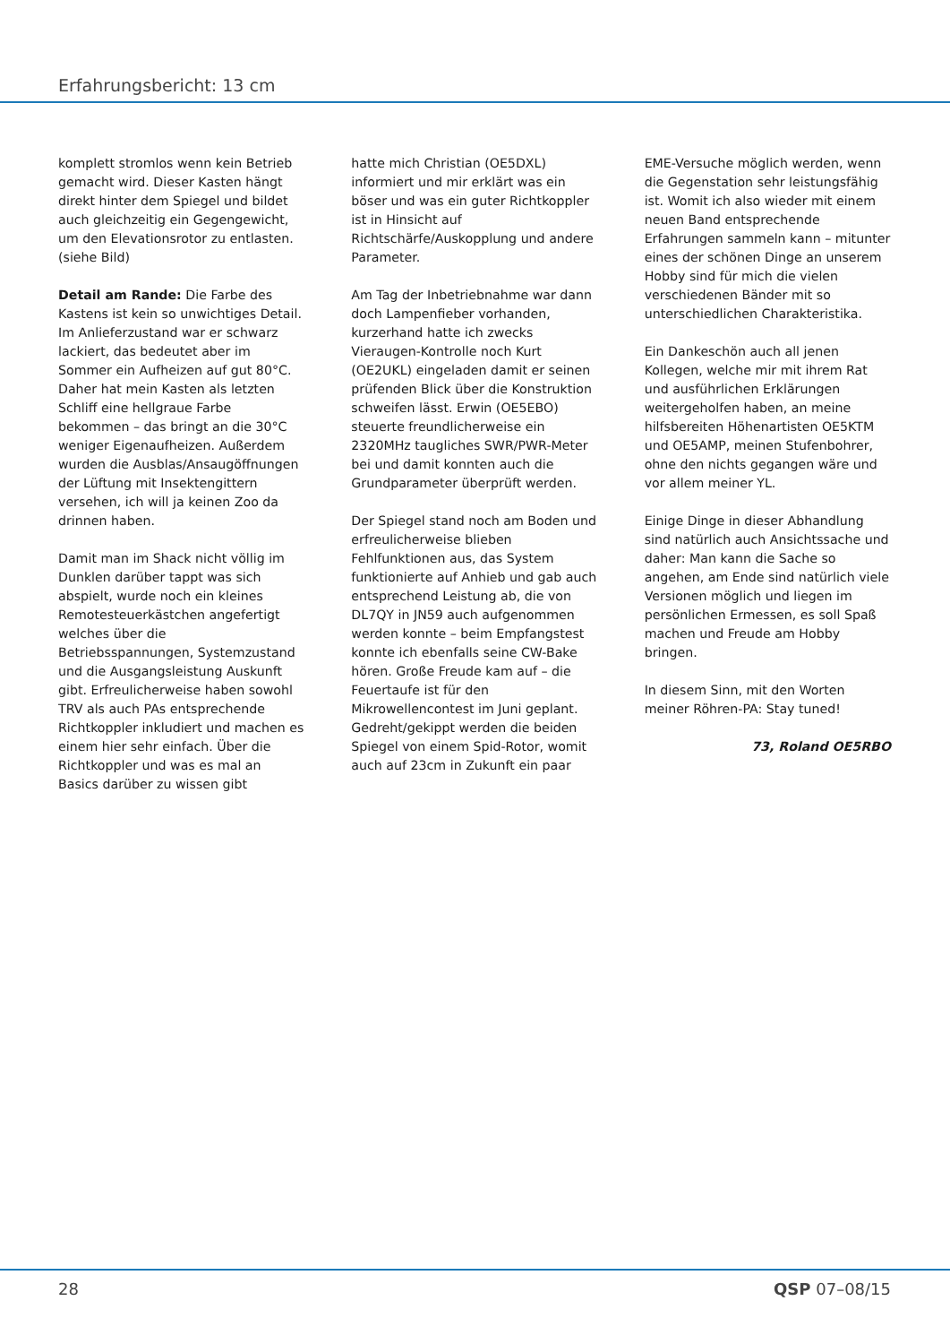Erfahrungsbericht: 13 cm
komplett stromlos wenn kein Betrieb gemacht wird. Dieser Kasten hängt direkt hinter dem Spiegel und bildet auch gleichzeitig ein Gegengewicht, um den Elevationsrotor zu entlasten. (siehe Bild)
Detail am Rande: Die Farbe des Kastens ist kein so unwichtiges Detail. Im Anlieferzustand war er schwarz lackiert, das bedeutet aber im Sommer ein Aufheizen auf gut 80°C. Daher hat mein Kasten als letzten Schliff eine hellgraue Farbe bekommen – das bringt an die 30°C weniger Eigenaufheizen. Außerdem wurden die Ausblas/Ansaugöffnungen der Lüftung mit Insektengittern versehen, ich will ja keinen Zoo da drinnen haben.
Damit man im Shack nicht völlig im Dunklen darüber tappt was sich abspielt, wurde noch ein kleines Remotesteuerkästchen angefertigt welches über die Betriebsspannungen, Systemzustand und die Ausgangsleistung Auskunft gibt. Erfreulicherweise haben sowohl TRV als auch PAs entsprechende Richtkoppler inkludiert und machen es einem hier sehr einfach. Über die Richtkoppler und was es mal an Basics darüber zu wissen gibt
hatte mich Christian (OE5DXL) informiert und mir erklärt was ein böser und was ein guter Richtkoppler ist in Hinsicht auf Richtschärfe/Auskopplung und andere Parameter.
Am Tag der Inbetriebnahme war dann doch Lampenfieber vorhanden, kurzerhand hatte ich zwecks Vieraugen-Kontrolle noch Kurt (OE2UKL) eingeladen damit er seinen prüfenden Blick über die Konstruktion schweifen lässt. Erwin (OE5EBO) steuerte freundlicherweise ein 2320MHz taugliches SWR/PWR-Meter bei und damit konnten auch die Grundparameter überprüft werden.
Der Spiegel stand noch am Boden und erfreulicherweise blieben Fehlfunktionen aus, das System funktionierte auf Anhieb und gab auch entsprechend Leistung ab, die von DL7QY in JN59 auch aufgenommen werden konnte – beim Empfangstest konnte ich ebenfalls seine CW-Bake hören. Große Freude kam auf – die Feuertaufe ist für den Mikrowellencontest im Juni geplant. Gedreht/gekippt werden die beiden Spiegel von einem Spid-Rotor, womit auch auf 23cm in Zukunft ein paar
EME-Versuche möglich werden, wenn die Gegenstation sehr leistungsfähig ist. Womit ich also wieder mit einem neuen Band entsprechende Erfahrungen sammeln kann – mitunter eines der schönen Dinge an unserem Hobby sind für mich die vielen verschiedenen Bänder mit so unterschiedlichen Charakteristika.
Ein Dankeschön auch all jenen Kollegen, welche mir mit ihrem Rat und ausführlichen Erklärungen weitergeholfen haben, an meine hilfsbereiten Höhenartisten OE5KTM und OE5AMP, meinen Stufenbohrer, ohne den nichts gegangen wäre und vor allem meiner YL.
Einige Dinge in dieser Abhandlung sind natürlich auch Ansichtssache und daher: Man kann die Sache so angehen, am Ende sind natürlich viele Versionen möglich und liegen im persönlichen Ermessen, es soll Spaß machen und Freude am Hobby bringen.
In diesem Sinn, mit den Worten meiner Röhren-PA: Stay tuned!
73, Roland OE5RBO
28 QSP 07–08/15